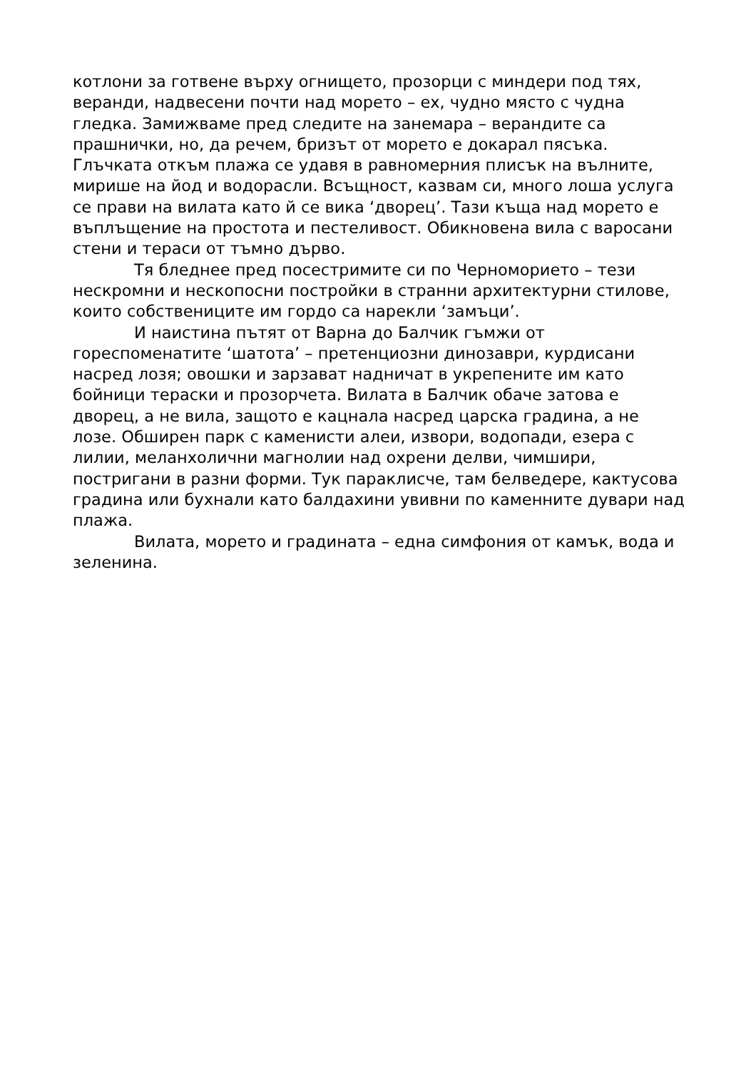котлони за готвене върху огнището, прозорци с миндери под тях, веранди, надвесени почти над морето – ех, чудно място с чудна гледка. Замижваме пред следите на занемара – верандите са прашнички, но, да речем, бризът от морето е докарал пясъка. Глъчката откъм плажа се удавя в равномерния плисък на вълните, мирише на йод и водорасли. Всъщност, казвам си, много лоша услуга се прави на вилата като й се вика ‘дворец’. Тази къща над морето е въплъщение на простота и пестеливост. Обикновена вила с варосани стени и тераси от тъмно дърво.
Тя бледнее пред посестримите си по Черноморието – тези нескромни и нескопосни постройки в странни архитектурни стилове, които собствениците им гордо са нарекли ‘замъци’.
И наистина пътят от Варна до Балчик гъмжи от гореспоменатите ‘шатота’ – претенциозни динозаври, курдисани насред лозя; овошки и зарзават надничат в укрепените им като бойници тераски и прозорчета. Вилата в Балчик обаче затова е дворец, а не вила, защото е кацнала насред царска градина, а не лозе. Обширен парк с каменисти алеи, извори, водопади, езера с лилии, меланхолични магнолии над охрени делви, чимшири, постригани в разни форми. Тук параклисче, там белведере, кактусова градина или бухнали като балдахини увивни по каменните дувари над плажа.
Вилата, морето и градината – една симфония от камък, вода и зеленина.